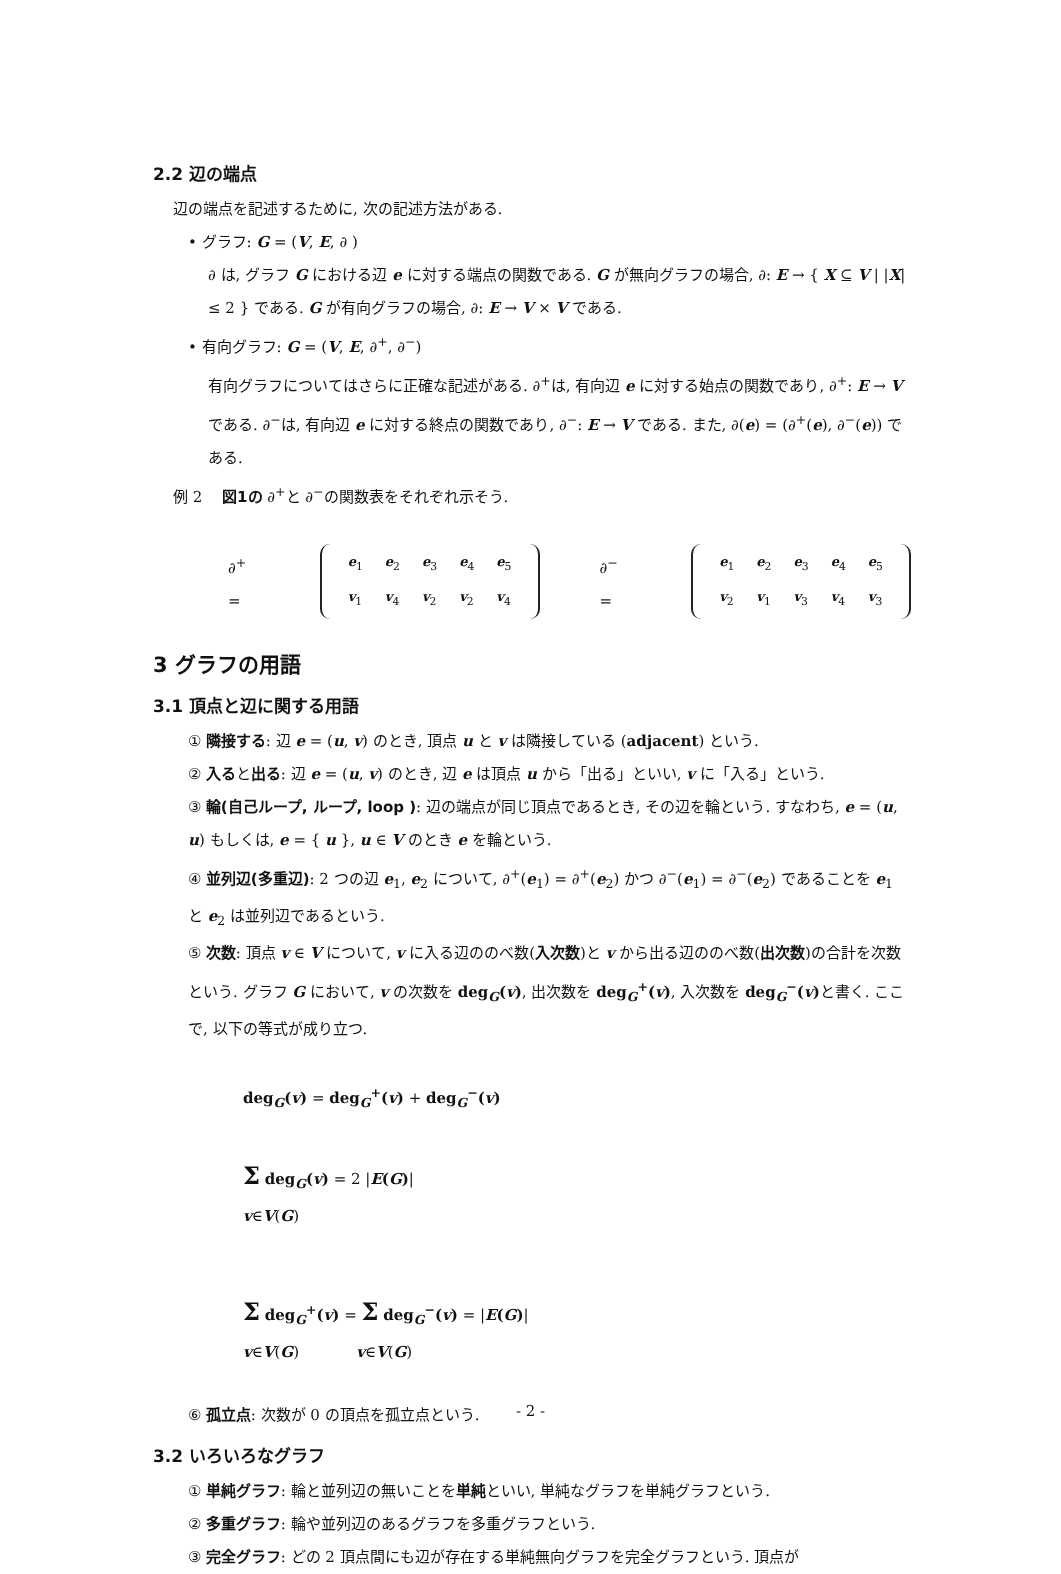2.2 辺の端点
辺の端点を記述するために, 次の記述方法がある.
• グラフ: G = (V, E, ∂ )
∂ は, グラフ G における辺 e に対する端点の関数である. G が無向グラフの場合, ∂: E → { X ⊆ V | |X| ≤ 2 } である. G が有向グラフの場合, ∂: E → V × V である.
• 有向グラフ: G = (V, E, ∂<sup>+</sup>, ∂<sup>−</sup>)
有向グラフについてはさらに正確な記述がある. ∂<sup>+</sup>は, 有向辺 e に対する始点の関数であり, ∂<sup>+</sup>: E → V である. ∂<sup>−</sup>は, 有向辺 e に対する終点の関数であり, ∂<sup>−</sup>: E → V である. また, ∂(e) = (∂<sup>+</sup>(e), ∂<sup>−</sup>(e)) である.
例 2 　図1の ∂<sup>+</sup>と ∂<sup>−</sup>の関数表をそれぞれ示そう.
∂<sup>+</sup> =
| e<sub>1</sub> | e<sub>2</sub> | e<sub>3</sub> | e<sub>4</sub> | e<sub>5</sub> |
| v<sub>1</sub> | v<sub>4</sub> | v<sub>2</sub> | v<sub>2</sub> | v<sub>4</sub> |
∂<sup>−</sup> =
| e<sub>1</sub> | e<sub>2</sub> | e<sub>3</sub> | e<sub>4</sub> | e<sub>5</sub> |
| v<sub>2</sub> | v<sub>1</sub> | v<sub>3</sub> | v<sub>4</sub> | v<sub>3</sub> |
3 グラフの用語
3.1 頂点と辺に関する用語
① 隣接する: 辺 e = (u, v) のとき, 頂点 u と v は隣接している (adjacent) という.
② 入ると出る: 辺 e = (u, v) のとき, 辺 e は頂点 u から「出る」といい, v に「入る」という.
③ 輪(自己ループ, ループ, loop ): 辺の端点が同じ頂点であるとき, その辺を輪という. すなわち, e = (u, u) もしくは, e = { u }, u ∈ V のとき e を輪という.
④ 並列辺(多重辺): 2 つの辺 e<sub>1</sub>, e<sub>2</sub> について, ∂<sup>+</sup>(e<sub>1</sub>) = ∂<sup>+</sup>(e<sub>2</sub>) かつ ∂<sup>−</sup>(e<sub>1</sub>) = ∂<sup>−</sup>(e<sub>2</sub>) であることを e<sub>1</sub> と e<sub>2</sub> は並列辺であるという.
⑤ 次数: 頂点 v ∈ V について, v に入る辺ののべ数(入次数)と v から出る辺ののべ数(出次数)の合計を次数という. グラフ G において, v の次数を deg<sub>G</sub>(v), 出次数を deg<sub>G</sub><sup>+</sup>(v), 入次数を deg<sub>G</sub><sup>−</sup>(v) と書く. ここで, 以下の等式が成り立つ.
deg<sub>G</sub>(v) = deg<sub>G</sub><sup>+</sup>(v) + deg<sub>G</sub><sup>−</sup>(v)
Σ deg<sub>G</sub>(v) = 2 |E(G)|
v∈V(G)
Σ deg<sub>G</sub><sup>+</sup>(v) = Σ deg<sub>G</sub><sup>−</sup>(v) = |E(G)|
v∈V(G) v∈V(G)
⑥ 孤立点: 次数が 0 の頂点を孤立点という.
3.2 いろいろなグラフ
① 単純グラフ: 輪と並列辺の無いことを単純といい, 単純なグラフを単純グラフという.
② 多重グラフ: 輪や並列辺のあるグラフを多重グラフという.
③ 完全グラフ: どの 2 頂点間にも辺が存在する単純無向グラフを完全グラフという. 頂点が
- 2 -